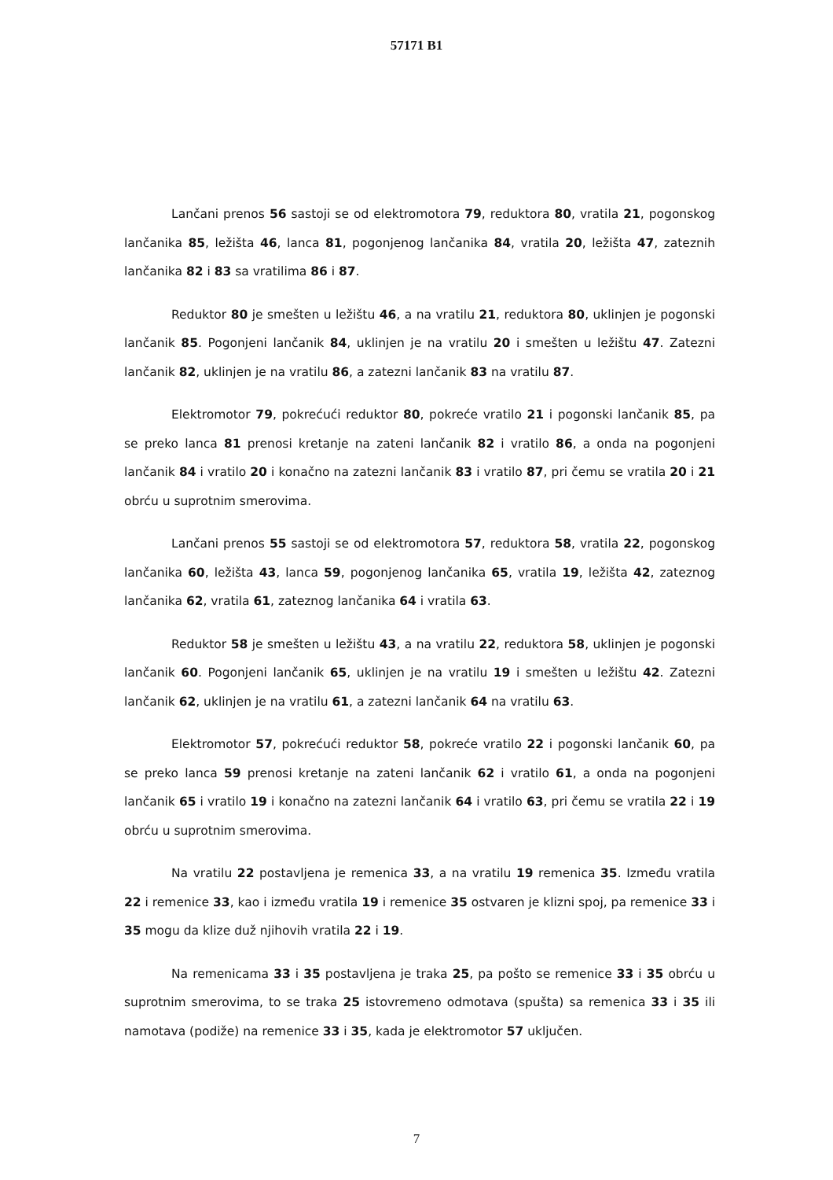57171 B1
Lančani prenos 56 sastoji se od elektromotora 79, reduktora 80, vratila 21, pogonskog lančanika 85, ležišta 46, lanca 81, pogonjenog lančanika 84, vratila 20, ležišta 47, zateznih lančanika 82 i 83 sa vratilima 86 i 87.
Reduktor 80 je smešten u ležištu 46, a na vratilu 21, reduktora 80, uklinjen je pogonski lančanik 85. Pogonjeni lančanik 84, uklinjen je na vratilu 20 i smešten u ležištu 47. Zatezni lančanik 82, uklinjen je na vratilu 86, a zatezni lančanik 83 na vratilu 87.
Elektromotor 79, pokrećući reduktor 80, pokreće vratilo 21 i pogonski lančanik 85, pa se preko lanca 81 prenosi kretanje na zateni lančanik 82 i vratilo 86, a onda na pogonjeni lančanik 84 i vratilo 20 i konačno na zatezni lančanik 83 i vratilo 87, pri čemu se vratila 20 i 21 obrću u suprotnim smerovima.
Lančani prenos 55 sastoji se od elektromotora 57, reduktora 58, vratila 22, pogonskog lančanika 60, ležišta 43, lanca 59, pogonjenog lančanika 65, vratila 19, ležišta 42, zateznog lančanika 62, vratila 61, zateznog lančanika 64 i vratila 63.
Reduktor 58 je smešten u ležištu 43, a na vratilu 22, reduktora 58, uklinjen je pogonski lančanik 60. Pogonjeni lančanik 65, uklinjen je na vratilu 19 i smešten u ležištu 42. Zatezni lančanik 62, uklinjen je na vratilu 61, a zatezni lančanik 64 na vratilu 63.
Elektromotor 57, pokrećući reduktor 58, pokreće vratilo 22 i pogonski lančanik 60, pa se preko lanca 59 prenosi kretanje na zateni lančanik 62 i vratilo 61, a onda na pogonjeni lančanik 65 i vratilo 19 i konačno na zatezni lančanik 64 i vratilo 63, pri čemu se vratila 22 i 19 obrću u suprotnim smerovima.
Na vratilu 22 postavljena je remenica 33, a na vratilu 19 remenica 35. Između vratila 22 i remenice 33, kao i između vratila 19 i remenice 35 ostvaren je klizni spoj, pa remenice 33 i 35 mogu da klize duž njihovih vratila 22 i 19.
Na remenicama 33 i 35 postavljena je traka 25, pa pošto se remenice 33 i 35 obrću u suprotnim smerovima, to se traka 25 istovremeno odmotava (spušta) sa remenica 33 i 35 ili namotava (podiže) na remenice 33 i 35, kada je elektromotor 57 uključen.
7